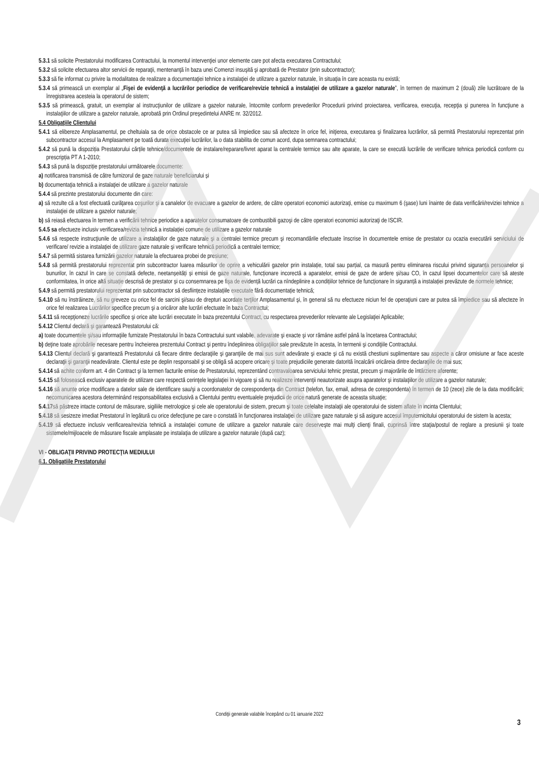5.3.1 să solicite Prestatorului modificarea Contractului, la momentul intervenţiei unor elemente care pot afecta executarea Contractului;
5.3.2 să solicite efectuarea altor servicii de reparaţii, mentenanţă în baza unei Comenzi insuşită şi aprobată de Prestator (prin subcontractor);
5.3.3 să fie informat cu privire la modalitatea de realizare a documentaţiei tehnice a instalaţiei de utilizare a gazelor naturale, în situaţia în care aceasta nu există;
5.3.4 să primească un exemplar al „Fişei de evidenţă a lucrărilor periodice de verificare/revizie tehnică a instalaţiei de utilizare a gazelor naturale”, în termen de maximum 2 (două) zile lucrătoare de la înregistrarea acesteia la operatorul de sistem;
5.3.5 să primească, gratuit, un exemplar al instrucţiunilor de utilizare a gazelor naturale, întocmite conform prevederilor Procedurii privind proiectarea, verificarea, execuţia, recepţia şi punerea în funcţiune a instalaţiilor de utilizare a gazelor naturale, aprobată prin Ordinul preşedintelui ANRE nr. 32/2012.
5.4 Obligaţiile Clientului
5.4.1 să elibereze Amplasamentul, pe cheltuiala sa de orice obstacole ce ar putea să împiedice sau să afecteze în orice fel, iniţierea, executarea şi finalizarea lucrărilor, să permită Prestatorului reprezentat prin subcontractor accesul la Amplasament pe toată durata execuţiei lucrărilor, la o data stabilita de comun acord, dupa semnarea contractului;
5.4.2 să pună la dispoziția Prestatorului cărțile tehnice/documentele de instalare/reparare/livret aparat la centralele termice sau alte aparate, la care se execută lucrările de verificare tehnica periodică conform cu prescripția PT A 1-2010;
5.4.3 să pună la dispoziție prestatorului următoarele documente:
a) notificarea transmisă de către furnizorul de gaze naturale beneficiarului și
b) documentaţia tehnică a instalaţiei de utilizare a gazelor naturale
5.4.4 să prezinte prestatorului documente din care:
a) să rezulte că a fost efectuată curăţarea coşurilor şi a canalelor de evacuare a gazelor de ardere, de către operatori economici autorizaţi, emise cu maximum 6 (şase) luni înainte de data verificării/reviziei tehnice a instalaţiei de utilizare a gazelor naturale;
b) să reiasă efectuarea în termen a verificării tehnice periodice a aparatelor consumatoare de combustibili gazoşi de către operatori economici autorizaţi de ISCIR.
5.4.5 sa efectueze inclusiv verificarea/revizia tehnică a instalației comune de utilizare a gazelor naturale
5.4.6 să respecte instrucţiunile de utilizare a instalaţiilor de gaze naturale şi a centralei termice precum şi recomandările efectuate înscrise în documentele emise de prestator cu ocazia executării serviciului de verificare/ revizie a instalaţiei de utilizare gaze naturale şi verificare tehnică periodică a centralei termice;
5.4.7 să permită sistarea furnizării gazelor naturale la efectuarea probei de presiune;
5.4.8 să permită prestatorului reprezentat prin subcontractor luarea măsurilor de oprire a vehiculării gazelor prin instalație, total sau parțial, ca masură pentru eliminarea riscului privind siguranța persoanelor și bunurilor, în cazul în care se constată defecte, neetanșeități și emisii de gaze naturale, funcționare incorectă a aparatelor, emisii de gaze de ardere și/sau CO, în cazul lipsei documentelor care să ateste conformitatea, în orice altă situație descrisă de prestator și cu consemnarea pe fișa de evidență lucrări ca nîndeplinire a condițiilor tehnice de funcționare în siguranță a instalației prevăzute de normele tehnice;
5.4.9 să permită prestatorului reprezentat prin subcontractor să desființeze instalațiile executate fără documentație tehnică;
5.4.10 să nu înstrăineze, să nu greveze cu orice fel de sarcini şi/sau de drepturi acordate terţilor Amplasamentul şi, în general să nu efectueze niciun fel de operaţiuni care ar putea să împiedice sau să afecteze în orice fel realizarea Lucrărilor specifice precum şi a oricăror alte lucrări efectuate în baza Contractui;
5.4.11 să recepţioneze lucrările specifice şi orice alte lucrări executate în baza prezentului Contract, cu respectarea prevederilor relevante ale Legislaţiei Aplicabile;
5.4.12 Clientul declară şi garantează Prestatorului că:
a) toate documentele şi/sau informaţiile furnizate Prestatorului în baza Contractului sunt valabile, adevarate şi exacte şi vor rămâne astfel până la încetarea Contractului;
b) deţine toate aprobările necesare pentru încheierea prezentului Contract şi pentru îndeplinirea obligaţiilor sale prevăzute în acesta, în termenii şi condiţiile Contractului.
5.4.13 Clientul declară şi garantează Prestatorului că fiecare dintre declaraţiile şi garanţiile de mai sus sunt adevărate şi exacte şi că nu există chestiuni suplimentare sau aspecte a căror omisiune ar face aceste declaraţii şi garanţii neadevărate. Clientul este pe deplin responsabil şi se obligă să acopere oricare şi toate prejudiciile generate datorită încalcării oricăreia dintre declaraţiile de mai sus;
5.4.14 să achite conform art. 4 din Contract şi la termen facturile emise de Prestatorului, reprezentând contravaloarea serviciului tehnic prestat, precum şi majorările de întârziere aferente;
5.4.15 să folosească exclusiv aparatele de utilizare care respectă cerinţele legislaţiei în vigoare şi să nu realizeze intervenţii neautorizate asupra aparatelor şi instalaţiilor de utilizare a gazelor naturale;
5.4.16 să anunte orice modificare a datelor sale de identificare sau/şi a coordonatelor de corespondenţa din Contract (telefon, fax, email, adresa de corespondenta) în termen de 10 (zece) zile de la data modificării; necomunicarea acestora determinând responsabilitatea exclusivă a Clientului pentru eventualele prejudicii de orice natură generate de aceasta situaţie;
5.4.17să păstreze intacte contorul de măsurare, sigiliile metrologice şi cele ale operatorului de sistem, precum şi toate celelalte instalaţii ale operatorului de sistem aflate în incinta Clientului;
5.4.18 să sesizeze imediat Prestatorul în legătură cu orice defecţiune pe care o constată în funcţionarea instalaţiei de utilizare gaze naturale şi să asigure accesul împuternicitului operatorului de sistem la acesta;
5.4.19 să efectueze inclusiv verificarea/revizia tehnică a instalaţiei comune de utilizare a gazelor naturale care deserveşte mai mulţi clienţi finali, cuprinsă între staţia/postul de reglare a presiunii şi toate sistemele/mijloacele de măsurare fiscale amplasate pe instalaţia de utilizare a gazelor naturale (după caz);
VI - OBLIGAŢII PRIVIND PROTECŢIA MEDIULUI
6.1. Obligațiile Prestatorului
Condiţii generale valabile începând cu 01 ianuarie 2022
3